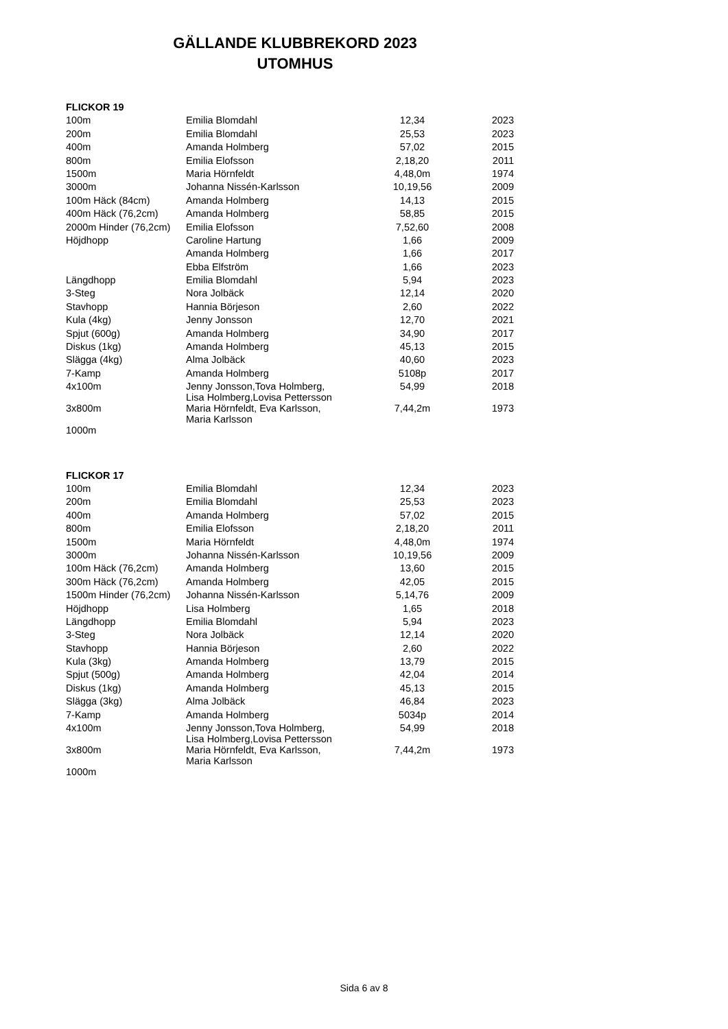GÄLLANDE KLUBBREKORD 2023
UTOMHUS
| FLICKOR 19 | | | |
| --- | --- | --- | --- |
| 100m | Emilia Blomdahl | 12,34 | 2023 |
| 200m | Emilia Blomdahl | 25,53 | 2023 |
| 400m | Amanda Holmberg | 57,02 | 2015 |
| 800m | Emilia Elofsson | 2,18,20 | 2011 |
| 1500m | Maria Hörnfeldt | 4,48,0m | 1974 |
| 3000m | Johanna Nissén-Karlsson | 10,19,56 | 2009 |
| 100m Häck (84cm) | Amanda Holmberg | 14,13 | 2015 |
| 400m Häck (76,2cm) | Amanda Holmberg | 58,85 | 2015 |
| 2000m Hinder (76,2cm) | Emilia Elofsson | 7,52,60 | 2008 |
| Höjdhopp | Caroline Hartung | 1,66 | 2009 |
| | Amanda Holmberg | 1,66 | 2017 |
| | Ebba Elfström | 1,66 | 2023 |
| Längdhopp | Emilia Blomdahl | 5,94 | 2023 |
| 3-Steg | Nora Jolbäck | 12,14 | 2020 |
| Stavhopp | Hannia Börjeson | 2,60 | 2022 |
| Kula (4kg) | Jenny Jonsson | 12,70 | 2021 |
| Spjut (600g) | Amanda Holmberg | 34,90 | 2017 |
| Diskus (1kg) | Amanda Holmberg | 45,13 | 2015 |
| Slägga (4kg) | Alma Jolbäck | 40,60 | 2023 |
| 7-Kamp | Amanda Holmberg | 5108p | 2017 |
| 4x100m | Jenny Jonsson,Tova Holmberg, Lisa Holmberg,Lovisa Pettersson | 54,99 | 2018 |
| 3x800m | Maria Hörnfeldt, Eva Karlsson, Maria Karlsson | 7,44,2m | 1973 |
| 1000m | | | |
| FLICKOR 17 | | | |
| --- | --- | --- | --- |
| 100m | Emilia Blomdahl | 12,34 | 2023 |
| 200m | Emilia Blomdahl | 25,53 | 2023 |
| 400m | Amanda Holmberg | 57,02 | 2015 |
| 800m | Emilia Elofsson | 2,18,20 | 2011 |
| 1500m | Maria Hörnfeldt | 4,48,0m | 1974 |
| 3000m | Johanna Nissén-Karlsson | 10,19,56 | 2009 |
| 100m Häck (76,2cm) | Amanda Holmberg | 13,60 | 2015 |
| 300m Häck (76,2cm) | Amanda Holmberg | 42,05 | 2015 |
| 1500m Hinder (76,2cm) | Johanna Nissén-Karlsson | 5,14,76 | 2009 |
| Höjdhopp | Lisa Holmberg | 1,65 | 2018 |
| Längdhopp | Emilia Blomdahl | 5,94 | 2023 |
| 3-Steg | Nora Jolbäck | 12,14 | 2020 |
| Stavhopp | Hannia Börjeson | 2,60 | 2022 |
| Kula (3kg) | Amanda Holmberg | 13,79 | 2015 |
| Spjut (500g) | Amanda Holmberg | 42,04 | 2014 |
| Diskus (1kg) | Amanda Holmberg | 45,13 | 2015 |
| Slägga (3kg) | Alma Jolbäck | 46,84 | 2023 |
| 7-Kamp | Amanda Holmberg | 5034p | 2014 |
| 4x100m | Jenny Jonsson,Tova Holmberg, Lisa Holmberg,Lovisa Pettersson | 54,99 | 2018 |
| 3x800m | Maria Hörnfeldt, Eva Karlsson, Maria Karlsson | 7,44,2m | 1973 |
| 1000m | | | |
Sida 6 av 8